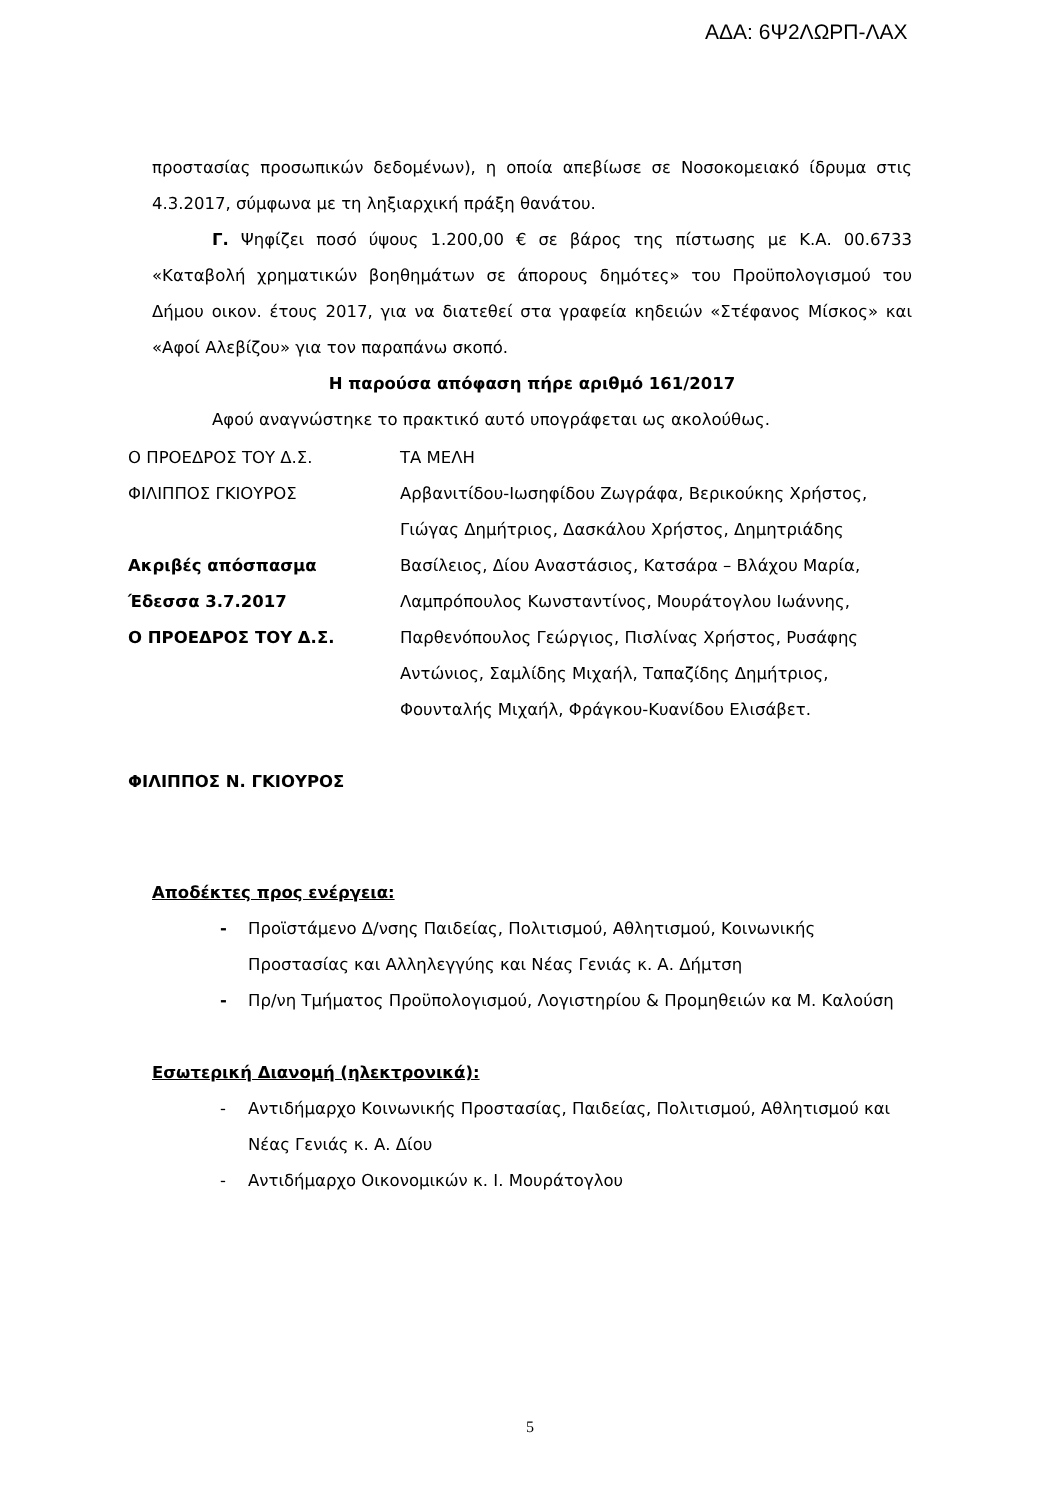ΑΔΑ: 6Ψ2ΛΩΡΠ-ΛΑΧ
προστασίας προσωπικών δεδομένων), η οποία απεβίωσε σε Νοσοκομειακό ίδρυμα στις 4.3.2017, σύμφωνα με τη ληξιαρχική πράξη θανάτου.
Γ. Ψηφίζει ποσό ύψους 1.200,00 € σε βάρος της πίστωσης με Κ.Α. 00.6733 «Καταβολή χρηματικών βοηθημάτων σε άπορους δημότες» του Προϋπολογισμού του Δήμου οικον. έτους 2017, για να διατεθεί στα γραφεία κηδειών «Στέφανος Μίσκος» και «Αφοί Αλεβίζου» για τον παραπάνω σκοπό.
Η παρούσα απόφαση πήρε αριθμό 161/2017
Αφού αναγνώστηκε το πρακτικό αυτό υπογράφεται ως ακολούθως.
Ο ΠΡΟΕΔΡΟΣ ΤΟΥ Δ.Σ. ΤΑ ΜΕΛΗ
ΦΙΛΙΠΠΟΣ ΓΚΙΟΥΡΟΣ
Ακριβές απόσπασμα
Έδεσσα 3.7.2017
Ο ΠΡΟΕΔΡΟΣ ΤΟΥ Δ.Σ.
Αρβανιτίδου-Ιωσηφίδου Ζωγράφα, Βερικούκης Χρήστος,
Γιώγας Δημήτριος, Δασκάλου Χρήστος, Δημητριάδης
Βασίλειος, Δίου Αναστάσιος, Κατσάρα – Βλάχου Μαρία,
Λαμπρόπουλος Κωνσταντίνος, Μουράτογλου Ιωάννης,
Παρθενόπουλος Γεώργιος, Πισλίνας Χρήστος, Ρυσάφης
Αντώνιος, Σαμλίδης Μιχαήλ, Ταπαζίδης Δημήτριος,
Φουνταλής Μιχαήλ, Φράγκου-Κυανίδου Ελισάβετ.
ΦΙΛΙΠΠΟΣ Ν. ΓΚΙΟΥΡΟΣ
Αποδέκτες προς ενέργεια:
- Προϊστάμενο Δ/νσης Παιδείας, Πολιτισμού, Αθλητισμού, Κοινωνικής Προστασίας και Αλληλεγγύης και Νέας Γενιάς κ. Α. Δήμτση
- Πρ/νη Τμήματος Προϋπολογισμού, Λογιστηρίου & Προμηθειών κα Μ. Καλούση
Εσωτερική Διανομή (ηλεκτρονικά):
- Αντιδήμαρχο Κοινωνικής Προστασίας, Παιδείας, Πολιτισμού, Αθλητισμού και Νέας Γενιάς κ. Α. Δίου
- Αντιδήμαρχο Οικονομικών κ. Ι. Μουράτογλου
5